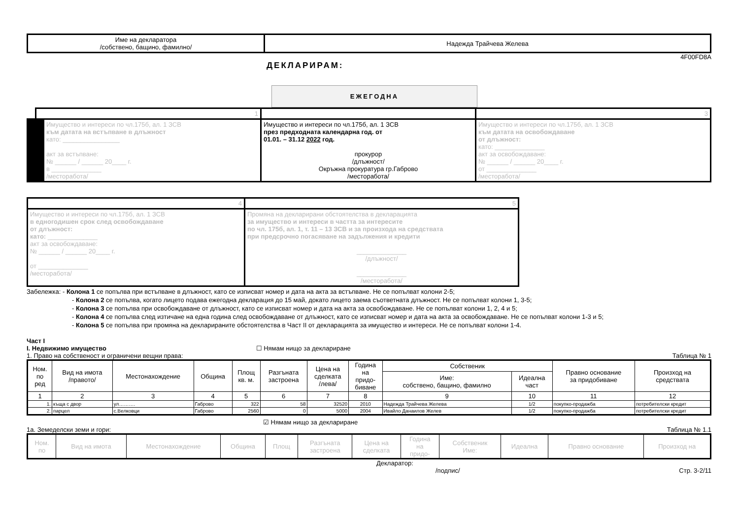| Име на декларатора /собствено, бащино, фамилно/ | Надежда Трайчева Желева |
4F00FD8A
ДЕКЛАРИРАМ:
ЕЖЕГОДНА
| 1 | | 3 |
| Имущество и интереси по чл.175б, ал. 1 ЗСВ към датата на встъпване в длъжност като: ________________ акт за встъпване: № ______ / ______ 20____ г. в ______________ /месторабота/ | Имущество и интереси по чл.175б, ал. 1 ЗСВ през предходната календарна год. от 01.01. – 31.12 2022 год. прокурор /длъжност/ Окръжна прокуратура гр.Габрово /месторабота/ | Имущество и интереси по чл.175б, ал. 1 ЗСВ към датата на освобождаване от длъжност: като: ______________ акт за освобождаване: № ______ / ______ 20____ г. от ______________ /месторабота/ |
| 4 | 5 |
| Имущество и интереси по чл.175б, ал. 1 ЗСВ в едногодишен срок след освобождаване от длъжност: като: ______________ акт за освобождаване: № ______ / ______ 20____ г. от ______________ /месторабота/ | Промяна на декларирани обстоятелства в декларацията за имущество и интереси в частта за интересите по чл. 175б, ал. 1, т. 11 – 13 ЗСВ и за произхода на средствата при предсрочно погасяване на задължения и кредити ______________ /длъжност/ ______________ /месторабота/ |
Забележка: - Колона 1 се попълва при встъпване в длъжност, като се изписват номер и дата на акта за встъпване. Не се попълват колони 2-5;
- Колона 2 се попълва, когато лицето подава ежегодна декларация до 15 май, докато лицето заема съответната длъжност. Не се попълват колони 1, 3-5;
- Колона 3 се попълва при освобождаване от длъжност, като се изписват номер и дата на акта за освобождаване. Не се попълват колони 1, 2, 4 и 5;
- Колона 4 се попълва след изтичане на една година след освобождаване от длъжност, като се изписват номер и дата на акта за освобождаване. Не се попълват колони 1-3 и 5;
- Колона 5 се попълва при промяна на декларираните обстоятелства в Част II от декларацията за имущество и интереси. Не се попълват колони 1-4.
Част I
I. Недвижимо имущество ☐ Нямам нищо за деклариране
1. Право на собственост и ограничени вещни права: Таблица № 1
| Ном. по ред | Вид на имота /правото/ | Местонахождение | Община | Площ кв. м. | Разгъната застроена | Цена на сделката /лева/ | Година на придо- биване | Собственик | | Правно основание за придобиване | Произход на средствата |
| --- | --- | --- | --- | --- | --- | --- | --- | --- | --- | --- | --- |
| | | | | | | | | Име: собствено, бащино, фамилно | Идеална част | | |
| 1 | 2 | 3 | 4 | 5 | 6 | 7 | 8 | 9 | 10 | 11 | 12 |
| 1. | къща с двор | ул………. | Габрово | 322 | 58 | 32520 | 2010 | Надежда Трайчева Желева | 1/2 | покупко-продажба | потребителски кредит |
| 2. | парцел | с.Велковци | Габрово | 2560 | 0 | 5000 | 2004 | Ивайло Данаилов Желев | 1/2 | покупко-продажба | потребителски кредит |
☑ Нямам нищо за деклариране
1а. Земеделски земи и гори: Таблица № 1.1
| Ном. по | Вид на имота | Местонахождение | Община | Площ | Разгъната застроена | Цена на сделката | Година на придо- | Собственик Име: | Идеална | Правно основание | Произход на |
| --- | --- | --- | --- | --- | --- | --- | --- | --- | --- | --- | --- |
Декларатор:
/подпис/ Стр. 3-2/11